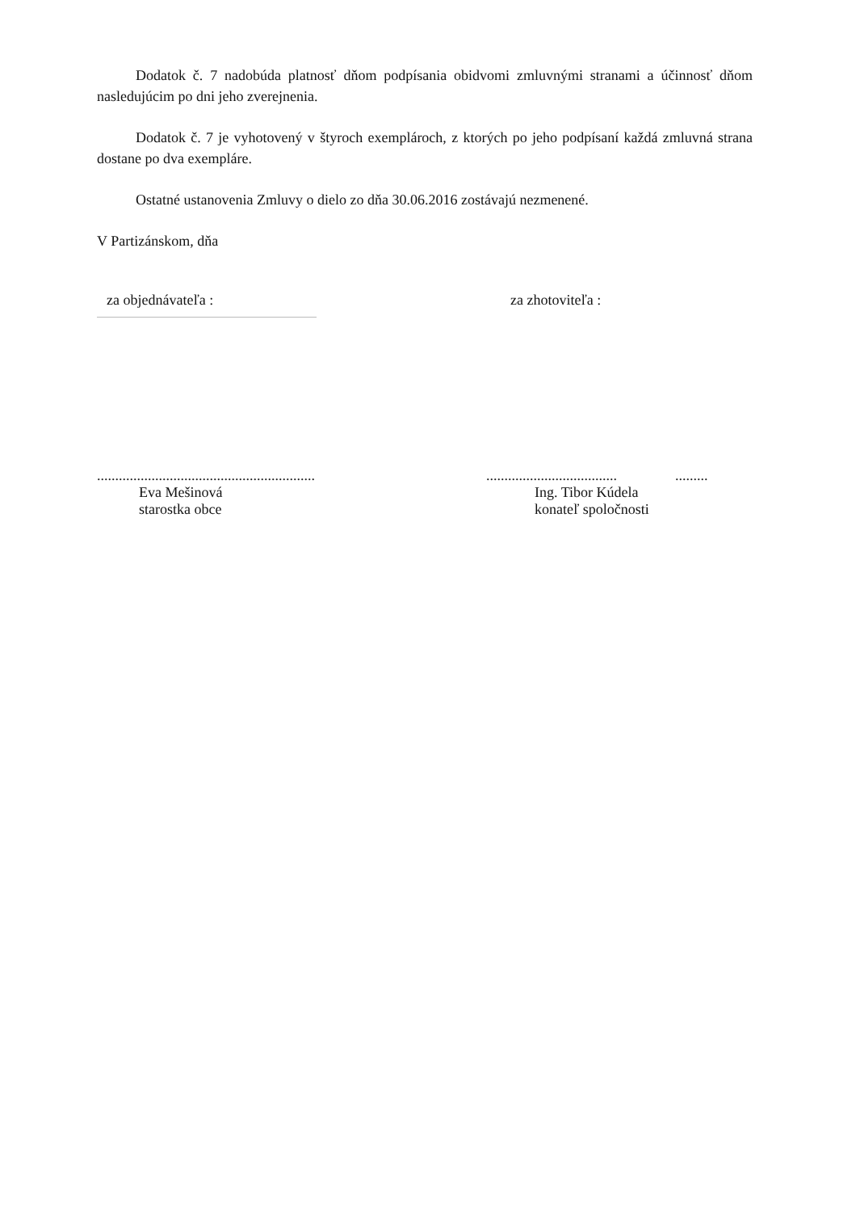Dodatok č. 7 nadobúda platnosť dňom podpísania obidvomi zmluvnými stranami a účinnosť dňom nasledujúcim po dni jeho zverejnenia.
Dodatok č. 7 je vyhotovený v štyroch exemplároch, z ktorých po jeho podpísaní každá zmluvná strana dostane po dva exempláre.
Ostatné ustanovenia Zmluvy o dielo zo dňa 30.06.2016 zostávajú nezmenené.
V Partizánskom, dňa
za objednávateľa : za zhotoviteľa :
............................................................
Eva Mešinová
starostka obce
.................................... .........
Ing. Tibor Kúdela
konateľ spoločnosti